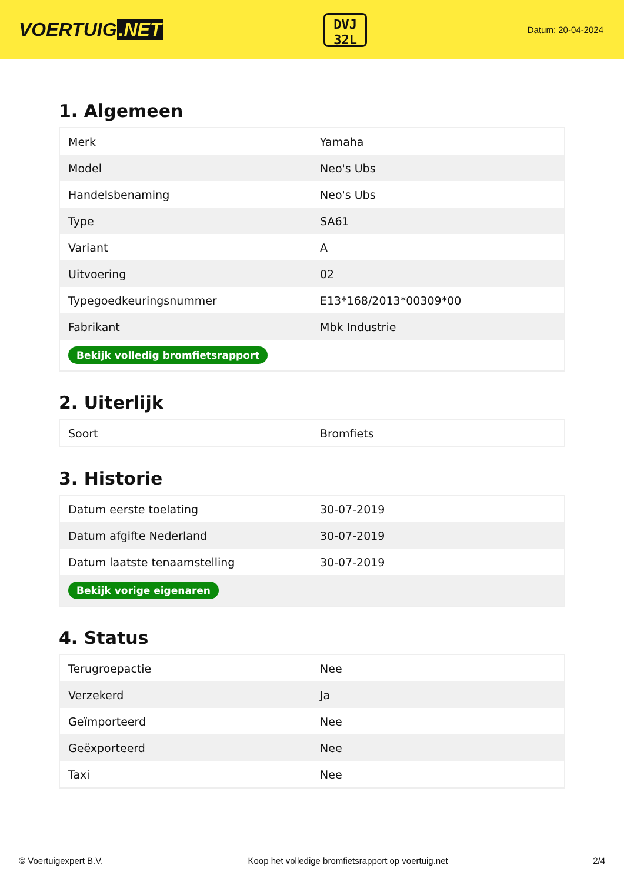VOERTUIG.NET
DVJ
32L
Datum: 20-04-2024
1. Algemeen
| Merk | Yamaha |
| Model | Neo's Ubs |
| Handelsbenaming | Neo's Ubs |
| Type | SA61 |
| Variant | A |
| Uitvoering | 02 |
| Typegoedkeuringsnummer | E13*168/2013*00309*00 |
| Fabrikant | Mbk Industrie |
| Bekijk volledig bromfietsrapport | |
2. Uiterlijk
| Soort | Bromfiets |
3. Historie
| Datum eerste toelating | 30-07-2019 |
| Datum afgifte Nederland | 30-07-2019 |
| Datum laatste tenaamstelling | 30-07-2019 |
| Bekijk vorige eigenaren | |
4. Status
| Terugroepactie | Nee |
| Verzekerd | Ja |
| Geïmporteerd | Nee |
| Geëxporteerd | Nee |
| Taxi | Nee |
© Voertuigexpert B.V. Koop het volledige bromfietsrapport op voertuig.net 2/4